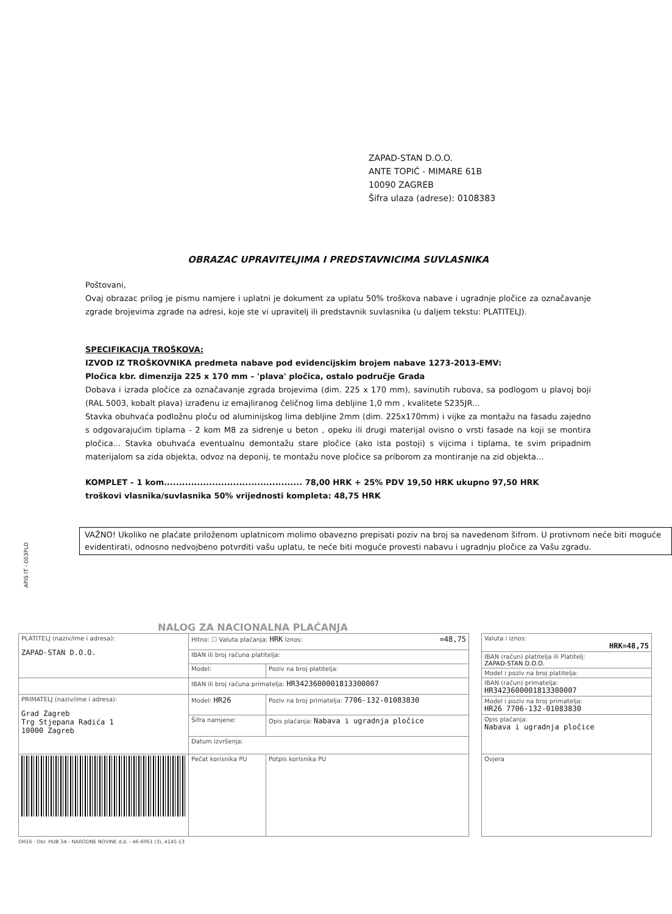ZAPAD-STAN D.O.O.
ANTE TOPIĆ - MIMARE 61B
10090 ZAGREB
Šifra ulaza (adrese): 0108383
OBRAZAC UPRAVITELJIMA I PREDSTAVNICIMA SUVLASNIKA
Poštovani,
Ovaj obrazac prilog je pismu namjere i uplatni je dokument za uplatu 50% troškova nabave i ugradnje pločice za označavanje zgrade brojevima zgrade na adresi, koje ste vi upravitelj ili predstavnik suvlasnika (u daljem tekstu: PLATITELJ).
SPECIFIKACIJA TROŠKOVA:
IZVOD IZ TROŠKOVNIKA predmeta nabave pod evidencijskim brojem nabave 1273-2013-EMV:
Pločica kbr. dimenzija 225 x 170 mm – 'plava' pločica, ostalo područje Grada
Dobava i izrada pločice za označavanje zgrada brojevima (dim. 225 x 170 mm), savinutih rubova, sa podlogom u plavoj boji (RAL 5003, kobalt plava) izrađenu iz emajliranog čeličnog lima debljine 1,0 mm , kvalitete S235JR...
Stavka obuhvaća podložnu ploču od aluminijskog lima debljine 2mm (dim. 225x170mm) i vijke za montažu na fasadu zajedno s odgovarajućim tiplama - 2 kom M8 za sidrenje u beton , opeku ili drugi materijal ovisno o vrsti fasade na koji se montira pločica... Stavka obuhvaća eventualnu demontažu stare pločice (ako ista postoji) s vijcima i tiplama, te svim pripadnim materijalom sa zida objekta, odvoz na deponij, te montažu nove pločice sa priborom za montiranje na zid objekta...
KOMPLET – 1 kom.............................................. 78,00 HRK + 25% PDV 19,50 HRK ukupno 97,50 HRK
troškovi vlasnika/suvlasnika 50% vrijednosti kompleta: 48,75 HRK
VAŽNO! Ukoliko ne plaćate priloženom uplatnicom molimo obavezno prepisati poziv na broj sa navedenom šifrom. U protivnom neće biti moguće evidentirati, odnosno nedvojbeno potvrditi vašu uplatu, te neće biti moguće provesti nabavu i ugradnju pločice za Vašu zgradu.
APIS IT - 003PLO
NALOG ZA NACIONALNA PLAĆANJA
| PLATITELJ (naziv/ime i adresa): ZAPAD-STAN D.O.O. | Hitno: ☐ Valuta plaćanja: HRK Iznos: =48,75 | |
| | IBAN ili broj računa platitelja: | |
| | Model: | Poziv na broj platitelja: |
| | IBAN ili broj računa primatelja: HR3423600001813300007 | |
| PRIMATELJ (naziv/ime i adresa): Grad Zagreb Trg Stjepana Radića 1 10000 Zagreb | Model: HR26 | Poziv na broj primatelja: 7706-132-01083830 |
| | Šifra namjene: | Opis plaćanja: Nabava i ugradnja pločice |
| | Datum izvršenja: | |
| | Pečat korisnika PU | Potpis korisnika PU |
| Valuta i iznos: HRK=48,75 |
| IBAN (račun) platitelja ili Platitelj: ZAPAD-STAN D.O.O. |
| Model i poziv na broj platitelja: |
| IBAN (račun) primatelja: HR3423600001813300007 |
| Model i poziv na broj primatelja: HR26 7706-132-01083830 |
| Opis plaćanja: Nabava i ugradnja pločice |
| Ovjera |
OH16 · Obr. HUB 3A - NARODNE NOVINE d.d. - 46-6061 (3), 4145-13